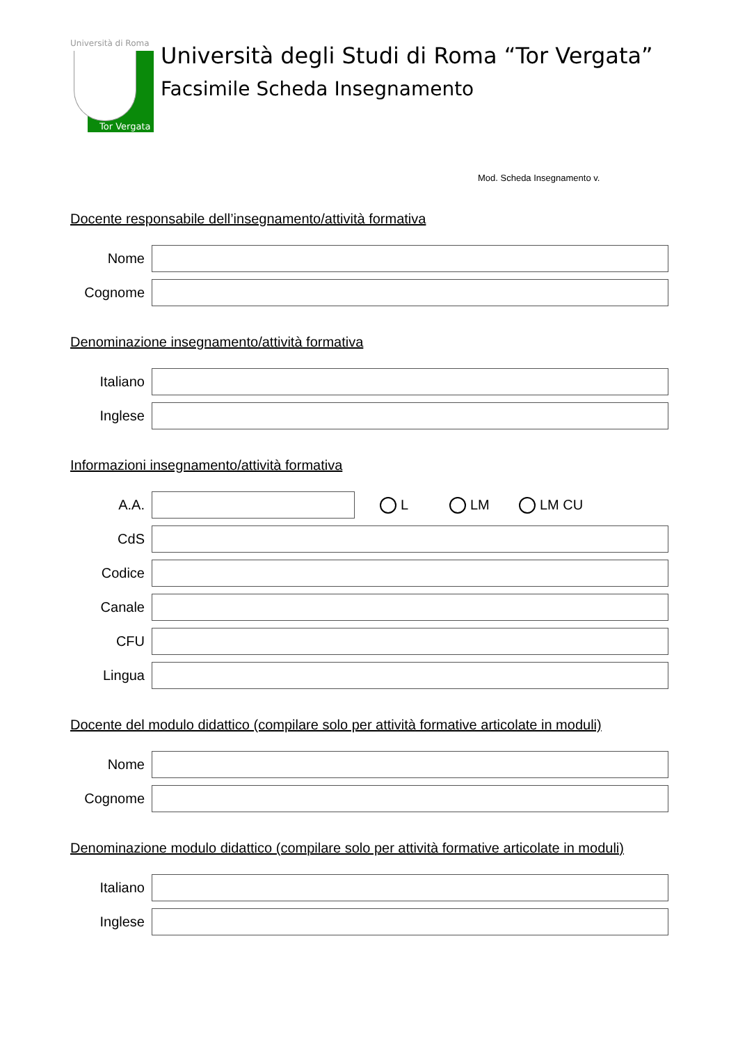Università di Roma
Tor Vergata
Università degli Studi di Roma “Tor Vergata”
Facsimile Scheda Insegnamento
Mod. Scheda Insegnamento v.
Docente responsabile dell’insegnamento/attività formativa
Nome
Cognome
Denominazione insegnamento/attività formativa
Italiano
Inglese
Informazioni insegnamento/attività formativa
A.A. L LM LM CU
CdS
Codice
Canale
CFU
Lingua
Docente del modulo didattico (compilare solo per attività formative articolate in moduli)
Nome
Cognome
Denominazione modulo didattico (compilare solo per attività formative articolate in moduli)
Italiano
Inglese